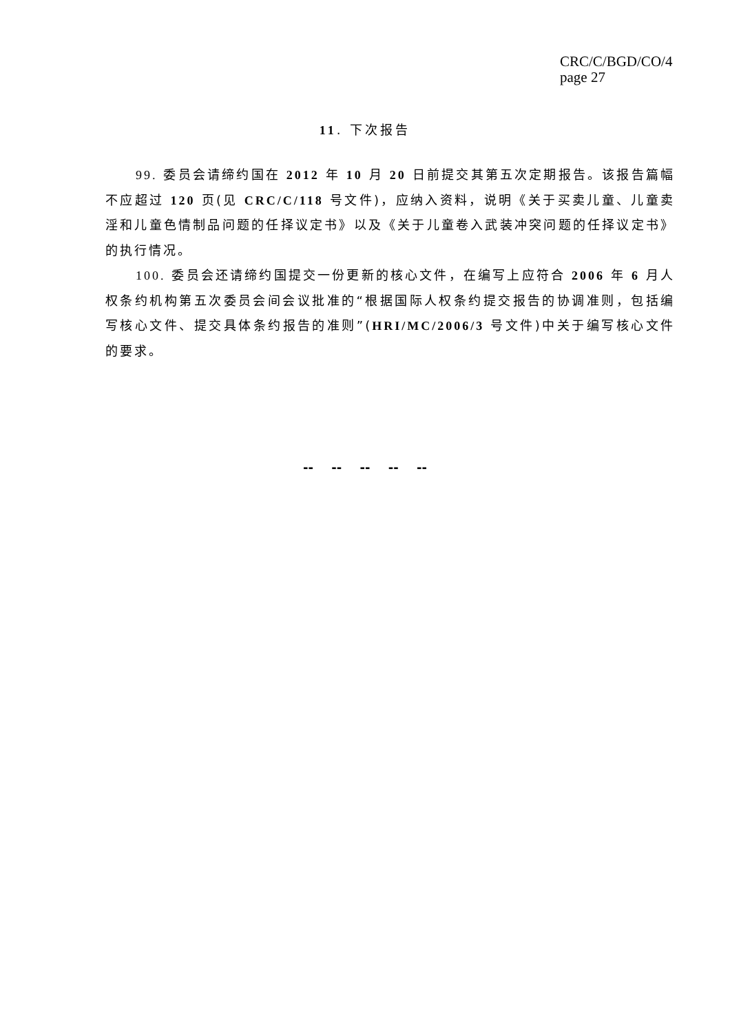CRC/C/BGD/CO/4
page 27
11. 下次报告
99. 委员会请缔约国在 2012 年 10 月 20 日前提交其第五次定期报告。该报告篇幅不应超过 120 页(见 CRC/C/118 号文件)，应纳入资料，说明《关于买卖儿童、儿童卖淫和儿童色情制品问题的任择议定书》以及《关于儿童卷入武装冲突问题的任择议定书》的执行情况。
100. 委员会还请缔约国提交一份更新的核心文件，在编写上应符合 2006 年 6 月人权条约机构第五次委员会间会议批准的“根据国际人权条约提交报告的协调准则，包括编写核心文件、提交具体条约报告的准则”(HRI/MC/2006/3 号文件)中关于编写核心文件的要求。
-- -- -- -- --